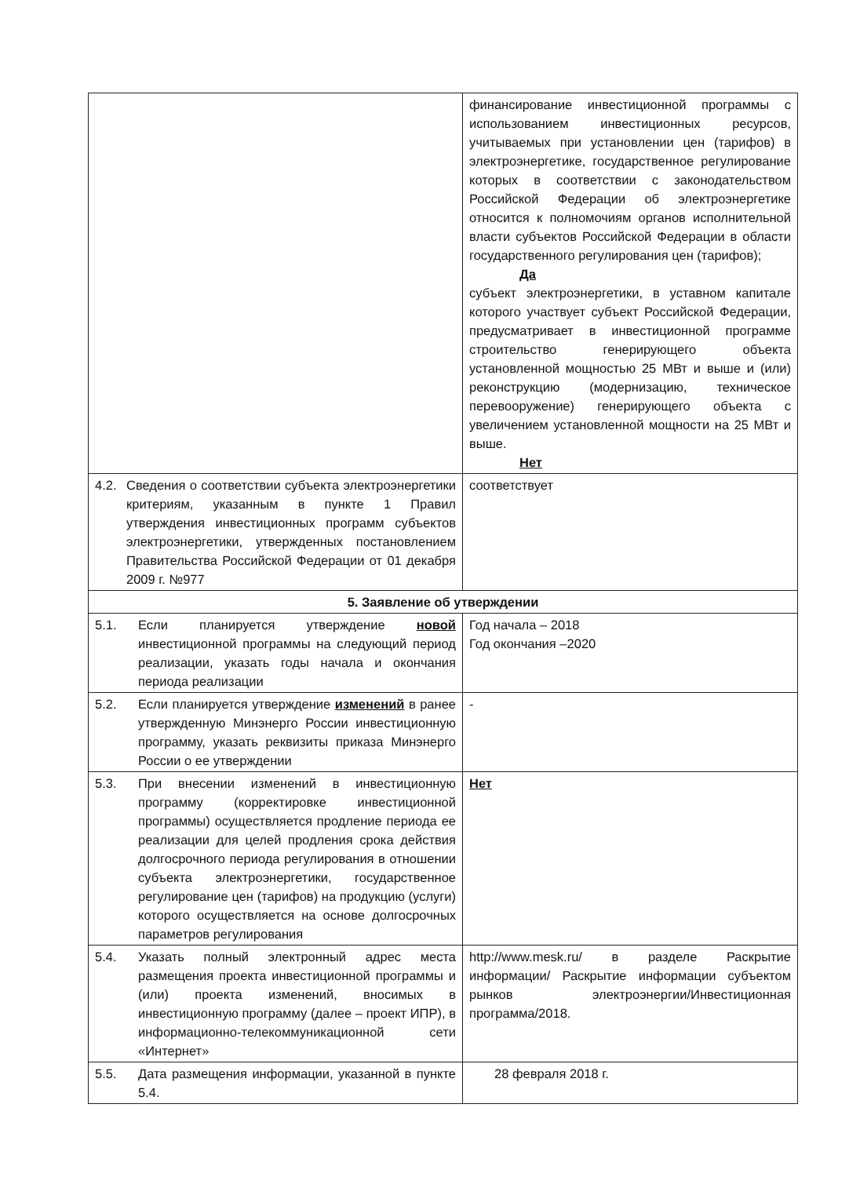| | финансирование инвестиционной программы с использованием инвестиционных ресурсов, учитываемых при установлении цен (тарифов) в электроэнергетике, государственное регулирование которых в соответствии с законодательством Российской Федерации об электроэнергетике относится к полномочиям органов исполнительной власти субъектов Российской Федерации в области государственного регулирования цен (тарифов); Да субъект электроэнергетики, в уставном капитале которого участвует субъект Российской Федерации, предусматривает в инвестиционной программе строительство генерирующего объекта установленной мощностью 25 МВт и выше и (или) реконструкцию (модернизацию, техническое перевооружение) генерирующего объекта с увеличением установленной мощности на 25 МВт и выше. Нет |
| 4.2. Сведения о соответствии субъекта электроэнергетики критериям, указанным в пункте 1 Правил утверждения инвестиционных программ субъектов электроэнергетики, утвержденных постановлением Правительства Российской Федерации от 01 декабря 2009 г. №977 | соответствует |
| 5. Заявление об утверждении | |
| 5.1. Если планируется утверждение новой инвестиционной программы на следующий период реализации, указать годы начала и окончания периода реализации | Год начала – 2018 Год окончания –2020 |
| 5.2. Если планируется утверждение изменений в ранее утвержденную Минэнерго России инвестиционную программу, указать реквизиты приказа Минэнерго России о ее утверждении | - |
| 5.3. При внесении изменений в инвестиционную программу (корректировке инвестиционной программы) осуществляется продление периода ее реализации для целей продления срока действия долгосрочного периода регулирования в отношении субъекта электроэнергетики, государственное регулирование цен (тарифов) на продукцию (услуги) которого осуществляется на основе долгосрочных параметров регулирования | Нет |
| 5.4. Указать полный электронный адрес места размещения проекта инвестиционной программы и (или) проекта изменений, вносимых в инвестиционную программу (далее – проект ИПР), в информационно-телекоммуникационной сети «Интернет» | http://www.mesk.ru/ в разделе Раскрытие информации/ Раскрытие информации субъектом рынков электроэнергии/Инвестиционная программа/2018. |
| 5.5. Дата размещения информации, указанной в пункте 5.4. | 28 февраля 2018 г. |